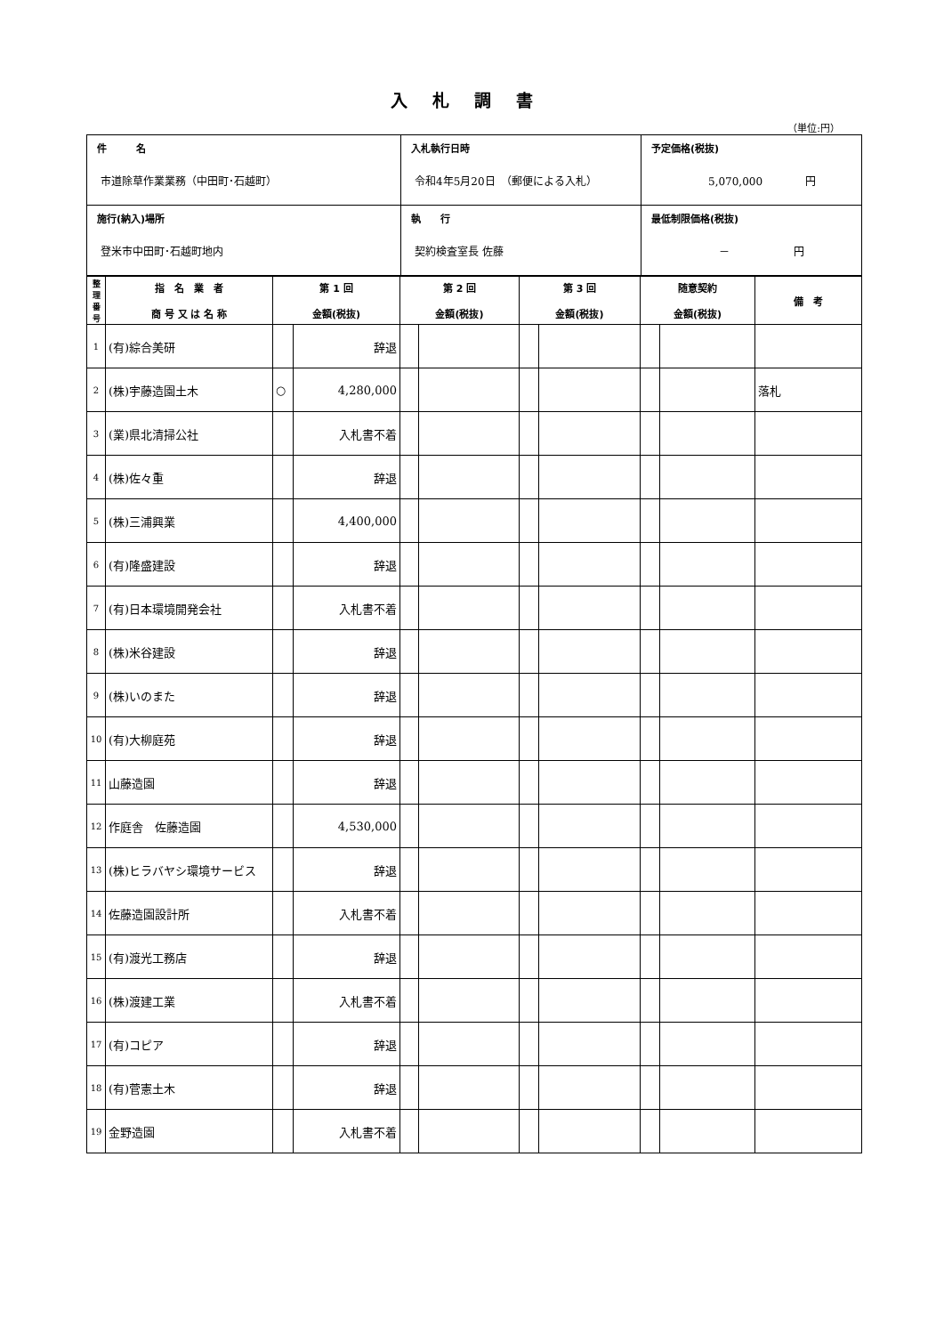入札調書
（単位:円）
| 件 名 市道除草作業業務（中田町･石越町） | 入札執行日時 令和4年5月20日 （郵便による入札） | 予定価格(税抜) 5,070,000 円 |
| 施行(納入)場所 登米市中田町･石越町地内 | 執 行 契約検査室長 佐藤 | 最低制限価格(税抜) － 円 |
| 整 理 番 号 | 指 名 業 者 商 号 又 は 名 称 | 第 1 回 金額(税抜) | | 第 2 回 金額(税抜) | | 第 3 回 金額(税抜) | | 随意契約 金額(税抜) | | 備 考 |
| --- | --- | --- | --- | --- | --- | --- | --- | --- | --- | --- |
| 1 | (有)綜合美研 | | 辞退 | | | | | | | |
| 2 | (株)宇藤造園土木 | ○ | 4,280,000 | | | | | | | 落札 |
| 3 | (業)県北清掃公社 | | 入札書不着 | | | | | | | |
| 4 | (株)佐々重 | | 辞退 | | | | | | | |
| 5 | (株)三浦興業 | | 4,400,000 | | | | | | | |
| 6 | (有)隆盛建設 | | 辞退 | | | | | | | |
| 7 | (有)日本環境開発会社 | | 入札書不着 | | | | | | | |
| 8 | (株)米谷建設 | | 辞退 | | | | | | | |
| 9 | (株)いのまた | | 辞退 | | | | | | | |
| 10 | (有)大柳庭苑 | | 辞退 | | | | | | | |
| 11 | 山藤造園 | | 辞退 | | | | | | | |
| 12 | 作庭舎 佐藤造園 | | 4,530,000 | | | | | | | |
| 13 | (株)ヒラバヤシ環境サービス | | 辞退 | | | | | | | |
| 14 | 佐藤造園設計所 | | 入札書不着 | | | | | | | |
| 15 | (有)渡光工務店 | | 辞退 | | | | | | | |
| 16 | (株)渡建工業 | | 入札書不着 | | | | | | | |
| 17 | (有)コピア | | 辞退 | | | | | | | |
| 18 | (有)菅憲土木 | | 辞退 | | | | | | | |
| 19 | 金野造園 | | 入札書不着 | | | | | | | |